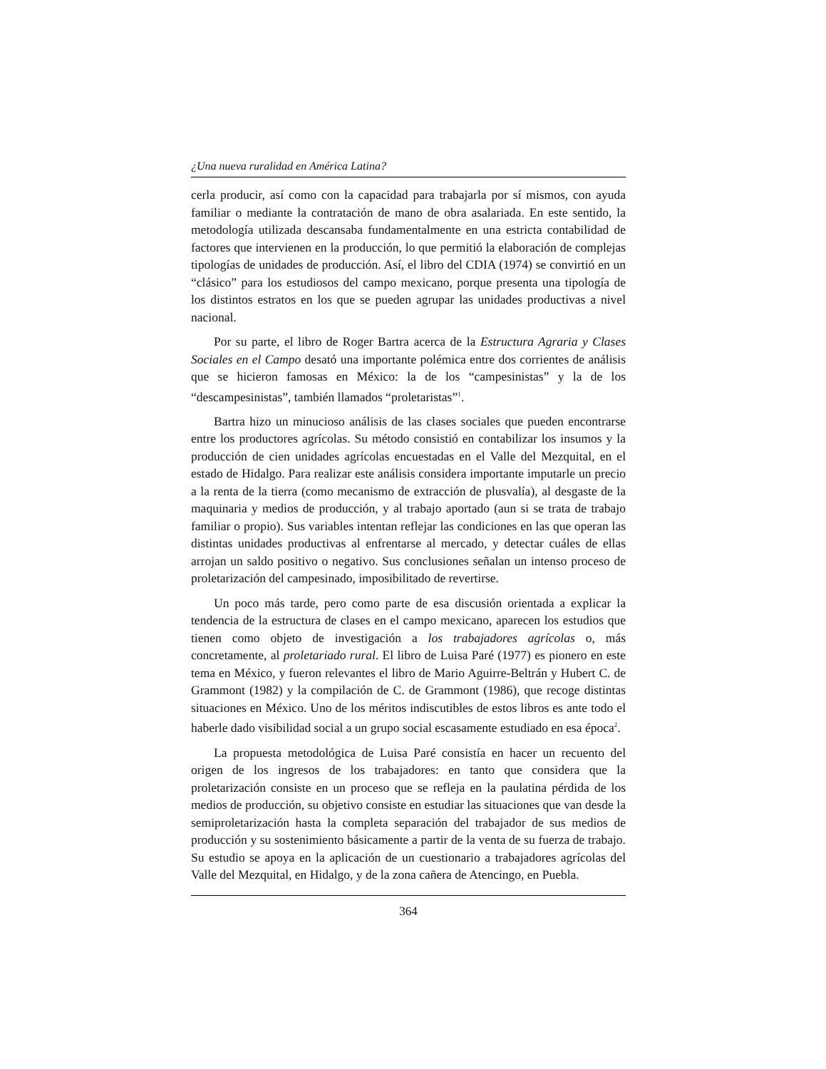¿Una nueva ruralidad en América Latina?
cerla producir, así como con la capacidad para trabajarla por sí mismos, con ayuda familiar o mediante la contratación de mano de obra asalariada. En este sentido, la metodología utilizada descansaba fundamentalmente en una estricta contabilidad de factores que intervienen en la producción, lo que permitió la elaboración de complejas tipologías de unidades de producción. Así, el libro del CDIA (1974) se convirtió en un “clásico” para los estudiosos del campo mexicano, porque presenta una tipología de los distintos estratos en los que se pueden agrupar las unidades productivas a nivel nacional.
Por su parte, el libro de Roger Bartra acerca de la Estructura Agraria y Clases Sociales en el Campo desató una importante polémica entre dos corrientes de análisis que se hicieron famosas en México: la de los “campesinistas” y la de los “descampesinistas”, también llamados “proletaristas”<sup>1</sup>.
Bartra hizo un minucioso análisis de las clases sociales que pueden encontrarse entre los productores agrícolas. Su método consistió en contabilizar los insumos y la producción de cien unidades agrícolas encuestadas en el Valle del Mezquital, en el estado de Hidalgo. Para realizar este análisis considera importante imputarle un precio a la renta de la tierra (como mecanismo de extracción de plusvalía), al desgaste de la maquinaria y medios de producción, y al trabajo aportado (aun si se trata de trabajo familiar o propio). Sus variables intentan reflejar las condiciones en las que operan las distintas unidades productivas al enfrentarse al mercado, y detectar cuáles de ellas arrojan un saldo positivo o negativo. Sus conclusiones señalan un intenso proceso de proletarización del campesinado, imposibilitado de revertirse.
Un poco más tarde, pero como parte de esa discusión orientada a explicar la tendencia de la estructura de clases en el campo mexicano, aparecen los estudios que tienen como objeto de investigación a los trabajadores agrícolas o, más concretamente, al proletariado rural. El libro de Luisa Paré (1977) es pionero en este tema en México, y fueron relevantes el libro de Mario Aguirre-Beltrán y Hubert C. de Grammont (1982) y la compilación de C. de Grammont (1986), que recoge distintas situaciones en México. Uno de los méritos indiscutibles de estos libros es ante todo el haberle dado visibilidad social a un grupo social escasamente estudiado en esa época<sup>2</sup>.
La propuesta metodológica de Luisa Paré consistía en hacer un recuento del origen de los ingresos de los trabajadores: en tanto que considera que la proletarización consiste en un proceso que se refleja en la paulatina pérdida de los medios de producción, su objetivo consiste en estudiar las situaciones que van desde la semiproletarización hasta la completa separación del trabajador de sus medios de producción y su sostenimiento básicamente a partir de la venta de su fuerza de trabajo. Su estudio se apoya en la aplicación de un cuestionario a trabajadores agrícolas del Valle del Mezquital, en Hidalgo, y de la zona cañera de Atencingo, en Puebla.
364